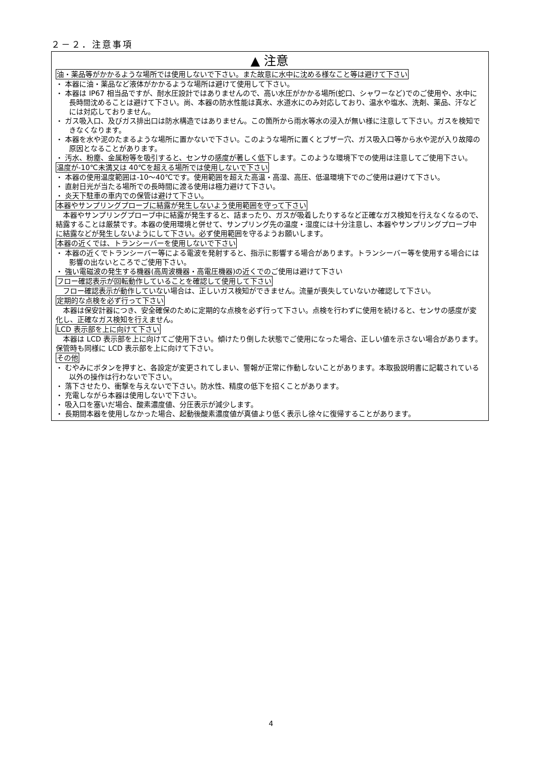２－２．注意事項
▲ 注意
油・薬品等がかかるような場所では使用しないで下さい。また故意に水中に沈める様なこと等は避けて下さい
・ 本器に油・薬品など液体がかかるような場所は避けて使用して下さい。
・ 本器は IP67 相当品ですが、耐水圧設計ではありませんので、高い水圧がかかる場所(蛇口、シャワーなど)でのご使用や、水中に長時間沈めることは避けて下さい。尚、本器の防水性能は真水、水道水にのみ対応しており、温水や塩水、洗剤、薬品、汗などには対応しておりません。
・ ガス吸入口、及びガス排出口は防水構造ではありません。この箇所から雨水等水の浸入が無い様に注意して下さい。ガスを検知できなくなります。
・ 本器を水や泥のたまるような場所に置かないで下さい。このような場所に置くとブザー穴、ガス吸入口等から水や泥が入り故障の原因となることがあります。
・ 汚水、粉塵、金属粉等を吸引すると、センサの感度が著しく低下します。このような環境下での使用は注意してご使用下さい。
温度が-10℃未満又は 40℃を超える場所では使用しないで下さい
・ 本器の使用温度範囲は-10～40℃です。使用範囲を超えた高温・高湿、高圧、低温環境下でのご使用は避けて下さい。
・ 直射日光が当たる場所での長時間に渡る使用は極力避けて下さい。
・ 炎天下駐車の車内での保管は避けて下さい。
本器やサンプリングプローブに結露が発生しないよう使用範囲を守って下さい
本器やサンプリングプローブ中に結露が発生すると、詰まったり、ガスが吸着したりするなど正確なガス検知を行えなくなるので、結露することは厳禁です。本器の使用環境と併せて、サンプリング先の温度・湿度には十分注意し、本器やサンプリングプローブ中に結露などが発生しないようにして下さい。必ず使用範囲を守るようお願いします。
本器の近くでは、トランシーバーを使用しないで下さい
・ 本器の近くでトランシーバー等による電波を発射すると、指示に影響する場合があります。トランシーバー等を使用する場合には影響の出ないところでご使用下さい。
・ 強い電磁波の発生する機器(高周波機器・高電圧機器)の近くでのご使用は避けて下さい
フロー確認表示が回転動作していることを確認して使用して下さい
フロー確認表示が動作していない場合は、正しいガス検知ができません。流量が喪失していないか確認して下さい。
定期的な点検を必ず行って下さい
本器は保安計器につき、安全確保のために定期的な点検を必ず行って下さい。点検を行わずに使用を続けると、センサの感度が変化し、正確なガス検知を行えません。
LCD 表示部を上に向けて下さい
本器は LCD 表示部を上に向けてご使用下さい。傾けたり倒した状態でご使用になった場合、正しい値を示さない場合があります。保管時も同様に LCD 表示部を上に向けて下さい。
その他
・ むやみにボタンを押すと、各設定が変更されてしまい、警報が正常に作動しないことがあります。本取扱説明書に記載されている以外の操作は行わないで下さい。
・ 落下させたり、衝撃を与えないで下さい。防水性、精度の低下を招くことがあります。
・ 充電しながら本器は使用しないで下さい。
・ 吸入口を塞いだ場合、酸素濃度値、分圧表示が減少します。
・ 長期間本器を使用しなかった場合、起動後酸素濃度値が真値より低く表示し徐々に復帰することがあります。
4